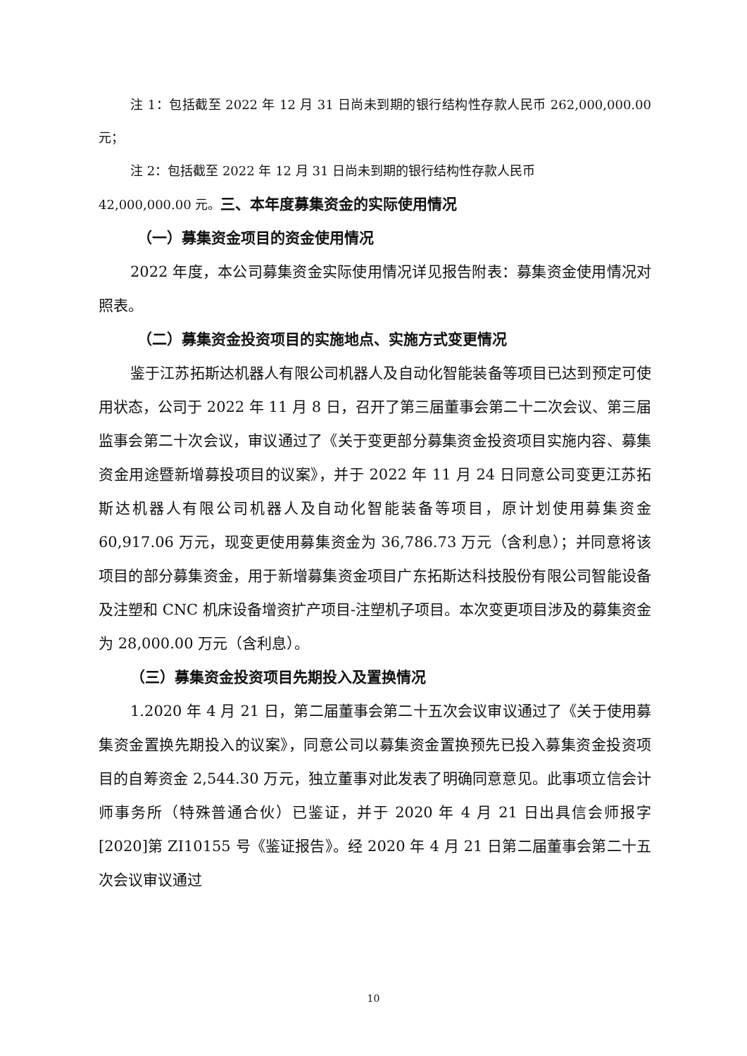注 1：包括截至 2022 年 12 月 31 日尚未到期的银行结构性存款人民币 262,000,000.00 元；
注 2：包括截至 2022 年 12 月 31 日尚未到期的银行结构性存款人民币
42,000,000.00 元。三、本年度募集资金的实际使用情况
（一）募集资金项目的资金使用情况
2022 年度，本公司募集资金实际使用情况详见报告附表：募集资金使用情况对照表。
（二）募集资金投资项目的实施地点、实施方式变更情况
鉴于江苏拓斯达机器人有限公司机器人及自动化智能装备等项目已达到预定可使用状态，公司于 2022 年 11 月 8 日，召开了第三届董事会第二十二次会议、第三届监事会第二十次会议，审议通过了《关于变更部分募集资金投资项目实施内容、募集资金用途暨新增募投项目的议案》，并于 2022 年 11 月 24 日同意公司变更江苏拓斯达机器人有限公司机器人及自动化智能装备等项目，原计划使用募集资金 60,917.06 万元，现变更使用募集资金为 36,786.73 万元（含利息）；并同意将该项目的部分募集资金，用于新增募集资金项目广东拓斯达科技股份有限公司智能设备及注塑和 CNC 机床设备增资扩产项目-注塑机子项目。本次变更项目涉及的募集资金为 28,000.00 万元（含利息）。
（三）募集资金投资项目先期投入及置换情况
1.2020 年 4 月 21 日，第二届董事会第二十五次会议审议通过了《关于使用募集资金置换先期投入的议案》，同意公司以募集资金置换预先已投入募集资金投资项目的自筹资金 2,544.30 万元，独立董事对此发表了明确同意意见。此事项立信会计师事务所（特殊普通合伙）已鉴证，并于 2020 年 4 月 21 日出具信会师报字[2020]第 ZI10155 号《鉴证报告》。经 2020 年 4 月 21 日第二届董事会第二十五次会议审议通过
10